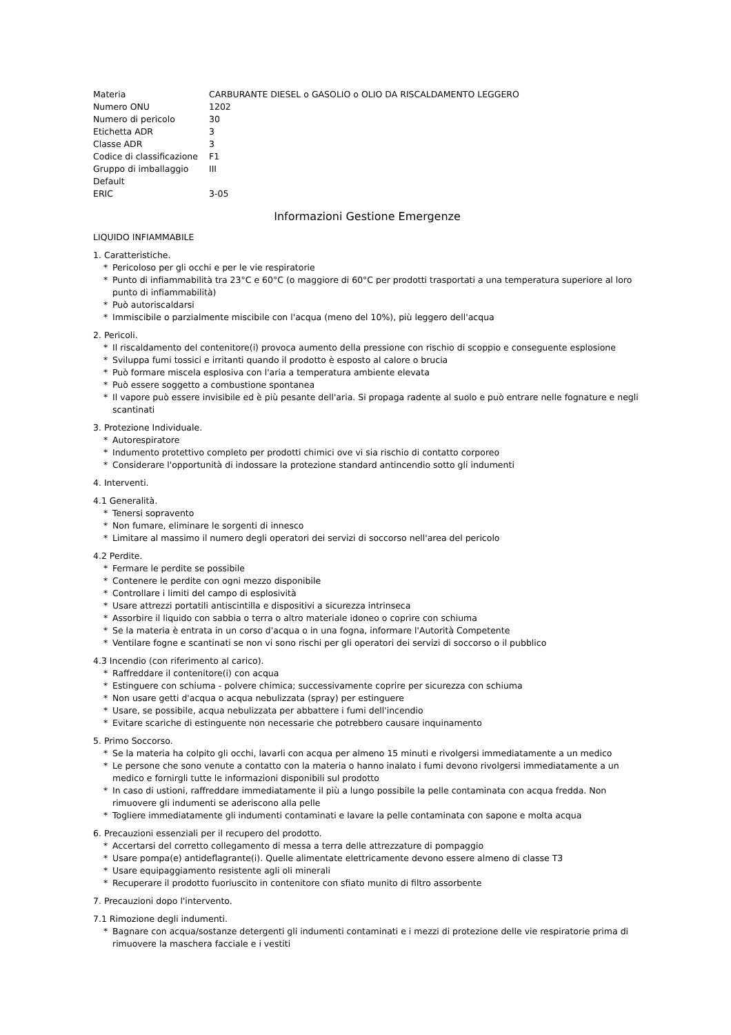| Materia | CARBURANTE DIESEL o GASOLIO o OLIO DA RISCALDAMENTO LEGGERO |
| Numero ONU | 1202 |
| Numero di pericolo | 30 |
| Etichetta ADR | 3 |
| Classe ADR | 3 |
| Codice di classificazione | F1 |
| Gruppo di imballaggio Default | III |
| ERIC | 3-05 |
Informazioni Gestione Emergenze
LIQUIDO INFIAMMABILE
1. Caratteristiche.
* Pericoloso per gli occhi e per le vie respiratorie
* Punto di infiammabilità tra 23°C e 60°C (o maggiore di 60°C per prodotti trasportati a una temperatura superiore al loro punto di infiammabilità)
* Può autoriscaldarsi
* Immiscibile o parzialmente miscibile con l'acqua (meno del 10%), più leggero dell'acqua
2. Pericoli.
* Il riscaldamento del contenitore(i) provoca aumento della pressione con rischio di scoppio e conseguente esplosione
* Sviluppa fumi tossici e irritanti quando il prodotto è esposto al calore o brucia
* Può formare miscela esplosiva con l'aria a temperatura ambiente elevata
* Può essere soggetto a combustione spontanea
* Il vapore può essere invisibile ed è più pesante dell'aria. Si propaga radente al suolo e può entrare nelle fognature e negli scantinati
3. Protezione Individuale.
* Autorespiratore
* Indumento protettivo completo per prodotti chimici ove vi sia rischio di contatto corporeo
* Considerare l'opportunità di indossare la protezione standard antincendio sotto gli indumenti
4. Interventi.
4.1 Generalità.
* Tenersi sopravento
* Non fumare, eliminare le sorgenti di innesco
* Limitare al massimo il numero degli operatori dei servizi di soccorso nell'area del pericolo
4.2 Perdite.
* Fermare le perdite se possibile
* Contenere le perdite con ogni mezzo disponibile
* Controllare i limiti del campo di esplosività
* Usare attrezzi portatili antiscintilla e dispositivi a sicurezza intrinseca
* Assorbire il liquido con sabbia o terra o altro materiale idoneo o coprire con schiuma
* Se la materia è entrata in un corso d'acqua o in una fogna, informare l'Autorità Competente
* Ventilare fogne e scantinati se non vi sono rischi per gli operatori dei servizi di soccorso o il pubblico
4.3 Incendio (con riferimento al carico).
* Raffreddare il contenitore(i) con acqua
* Estinguere con schiuma - polvere chimica; successivamente coprire per sicurezza con schiuma
* Non usare getti d'acqua o acqua nebulizzata (spray) per estinguere
* Usare, se possibile, acqua nebulizzata per abbattere i fumi dell'incendio
* Evitare scariche di estinguente non necessarie che potrebbero causare inquinamento
5. Primo Soccorso.
* Se la materia ha colpito gli occhi, lavarli con acqua per almeno 15 minuti e rivolgersi immediatamente a un medico
* Le persone che sono venute a contatto con la materia o hanno inalato i fumi devono rivolgersi immediatamente a un medico e fornirgli tutte le informazioni disponibili sul prodotto
* In caso di ustioni, raffreddare immediatamente il più a lungo possibile la pelle contaminata con acqua fredda. Non rimuovere gli indumenti se aderiscono alla pelle
* Togliere immediatamente gli indumenti contaminati e lavare la pelle contaminata con sapone e molta acqua
6. Precauzioni essenziali per il recupero del prodotto.
* Accertarsi del corretto collegamento di messa a terra delle attrezzature di pompaggio
* Usare pompa(e) antideflagrante(i). Quelle alimentate elettricamente devono essere almeno di classe T3
* Usare equipaggiamento resistente agli oli minerali
* Recuperare il prodotto fuoriuscito in contenitore con sfiato munito di filtro assorbente
7. Precauzioni dopo l'intervento.
7.1 Rimozione degli indumenti.
* Bagnare con acqua/sostanze detergenti gli indumenti contaminati e i mezzi di protezione delle vie respiratorie prima di rimuovere la maschera facciale e i vestiti